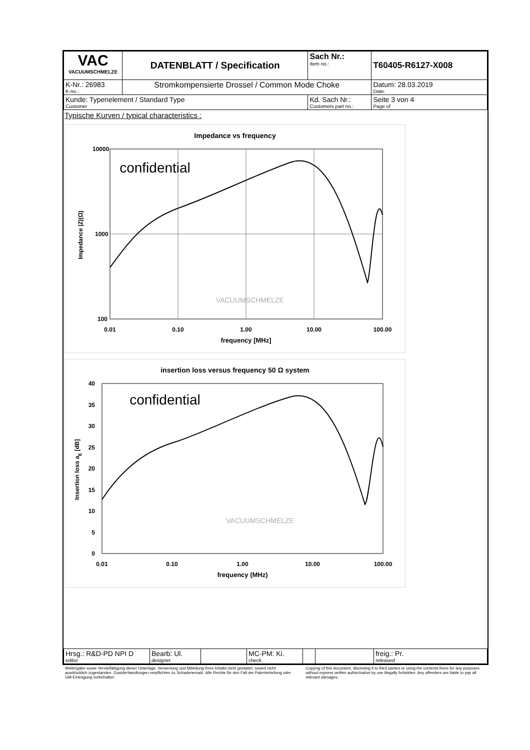| VAC VACUUMSCHMELZE | DATENBLATT / Specification | | Sach Nr.: Item no.: | T60405-R6127-X008 |
| K-Nr.: 26983 K-no.: | Stromkompensierte Drossel / Common Mode Choke | | | Datum: 28.03.2019 Date: |
| Kunde: Typenelement / Standard Type Customer | | Kd. Sach Nr.: Customers part no.: | | Seite 3 von 4 Page of |
Typische Kurven / typical characteristics :
Impedance vs frequency
confidential
VACUUMSCHMELZE
10000
1000
100
0.01
0.10
1.00
10.00
100.00
frequency [MHz]
Impedance |Z|(Ω)
insertion loss versus frequency 50 Ω system
confidential
VACUUMSCHMELZE
40
35
30
25
20
15
10
5
0
0.01
0.10
1.00
10.00
100.00
frequency (MHz)
Insertion loss aE [dB]
| Hrsg.: R&D-PD NPI D editor | Bearb: Ul. designer | | MC-PM: Ki. check | | | freig.: Pr. released |
Weitergabe sowie Vervielfältigung dieser Unterlage, Verwertung und Mitteilung ihres Inhalts nicht gestattet, soweit nicht ausdrücklich zugestanden. Zuwiderhandlungen verpflichten zu Schadenersatz. Alle Rechte für den Fall der Patenterteilung oder GM-Eintragung vorbehalten
Copying of this document, disclosing it to third parties or using the contents there for any purposes without express written authorization by use illegally forbidden. Any offenders are liable to pay all relevant damages.